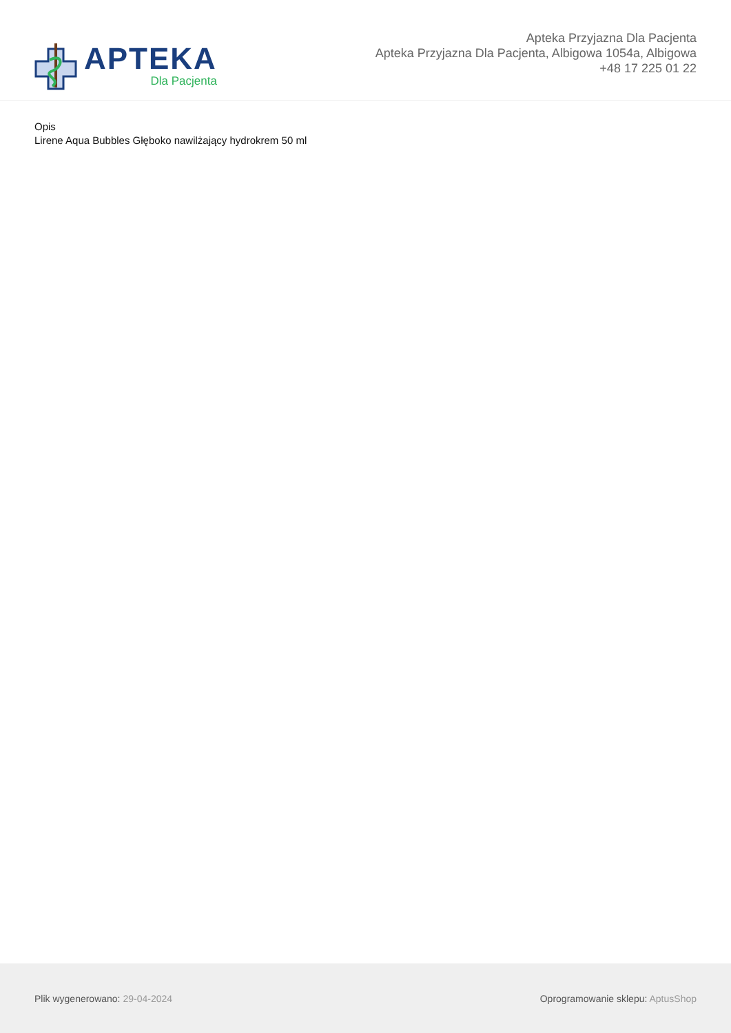APTEKA
Dla Pacjenta
Apteka Przyjazna Dla Pacjenta
Apteka Przyjazna Dla Pacjenta, Albigowa 1054a, Albigowa
+48 17 225 01 22
Opis
Lirene Aqua Bubbles Głęboko nawilżający hydrokrem 50 ml
Plik wygenerowano: 29-04-2024
Oprogramowanie sklepu: AptusShop